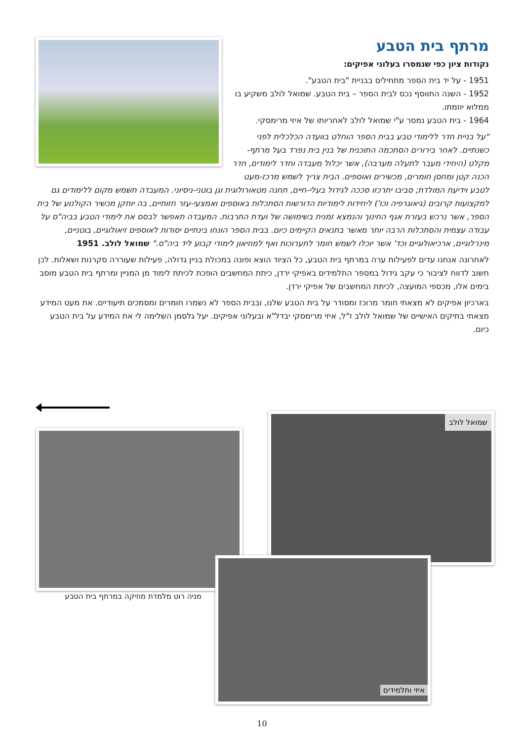מרתף בית הטבע
נקודות ציון כפי שנמסרו בעלוני אפיקים:
1951 - על יד בית הספר מתחילים בבניית "בית הטבע".
1952 - השנה התווסף נכס לבית הספר – בית הטבע. שמואל לולב משקיע בו ממלוא יוזמתו.
1964 - בית הטבע נמסר ע"י שמואל לולב לאחריותו של איזי מרימסקי.
"על בניית חדר ללימודי טבע בבית הספר הוחלט בוועדה הכלכלית לפני כשנתיים. לאחר בירורים הסתכמה התוכנית של בנין בית נפרד בעל מרתף-מקלט (היחידי מעבר לתעלה מערבה), אשר יכלול מעבדה וחדר לימודים, חדר הכנה קטן ומחסן חומרים, מכשירים ואוספים. הבית צריך לשמש מרכז-מעט לטבע וידיעת המולדת; סביבו יתרכזו סככה לגידול בעלי-חיים, תחנה מטאורולוגית וגן בוטני-ניסיוני. המעבדה תשמש מקום ללימודים גם למקצועות קרובים (גיאוגרפיה וכו') ליחידות לימודיות הדורשות הסתכלות באוספים ואמצעי-עזר חזותיים, בה יותקן מכשיר הקולנוע של בית הספר, אשר נרכש בעזרת אגף החינוך והנמצא זמנית בשימושה של ועדת התרבות. המעבדה תאפשר לבסס את לימודי הטבע בביה"ס על עבודה עצמית והסתכלות הרבה יותר מאשר בתנאים הקיימים כיום. בבית הספר הונחו בינתיים יסודות לאוספים זיאולוגיים, בוטניים, מינרלוגיים, ארכיאולוגיים וכד' אשר יוכלו לשמש חומר לתערוכות ואף למוזיאון לימודי קבוע ליד ביה"ס." שמואל לולב. 1951
לאחרונה אנחנו עדים לפעילות ערה במרתף בית הטבע, כל הציוד הוצא ופונה במכולת בניין גדולה, פעילות שעוררה סקרנות ושאלות. לכן חשוב לדווח לציבור כי עקב גידול במספר התלמידים באפיקי ירדן, כיתת המחשבים הופכת לכיתת לימוד מן המניין ומרתף בית הטבע מוסב בימים אלו, מכספי המועצה, לכיתת המחשבים של אפיקי ירדן.
בארכיון אפיקים לא מצאתי חומר מרוכז ומסודר על בית הטבע שלנו, ובבית הספר לא נשמרו חומרים ומסמכים תיעודיים. את מעט המידע מצאתי בתיקים האישיים של שמואל לולב ז"ל, איזי מרימסקי יבדל"א ובעלוני אפיקים. יעל גלסמן השלימה לי את המידע על בית הטבע כיום.
שמואל לולב
מניה רוט מלמדת מוזיקה במרתף בית הטבע
איזי ותלמידים
10